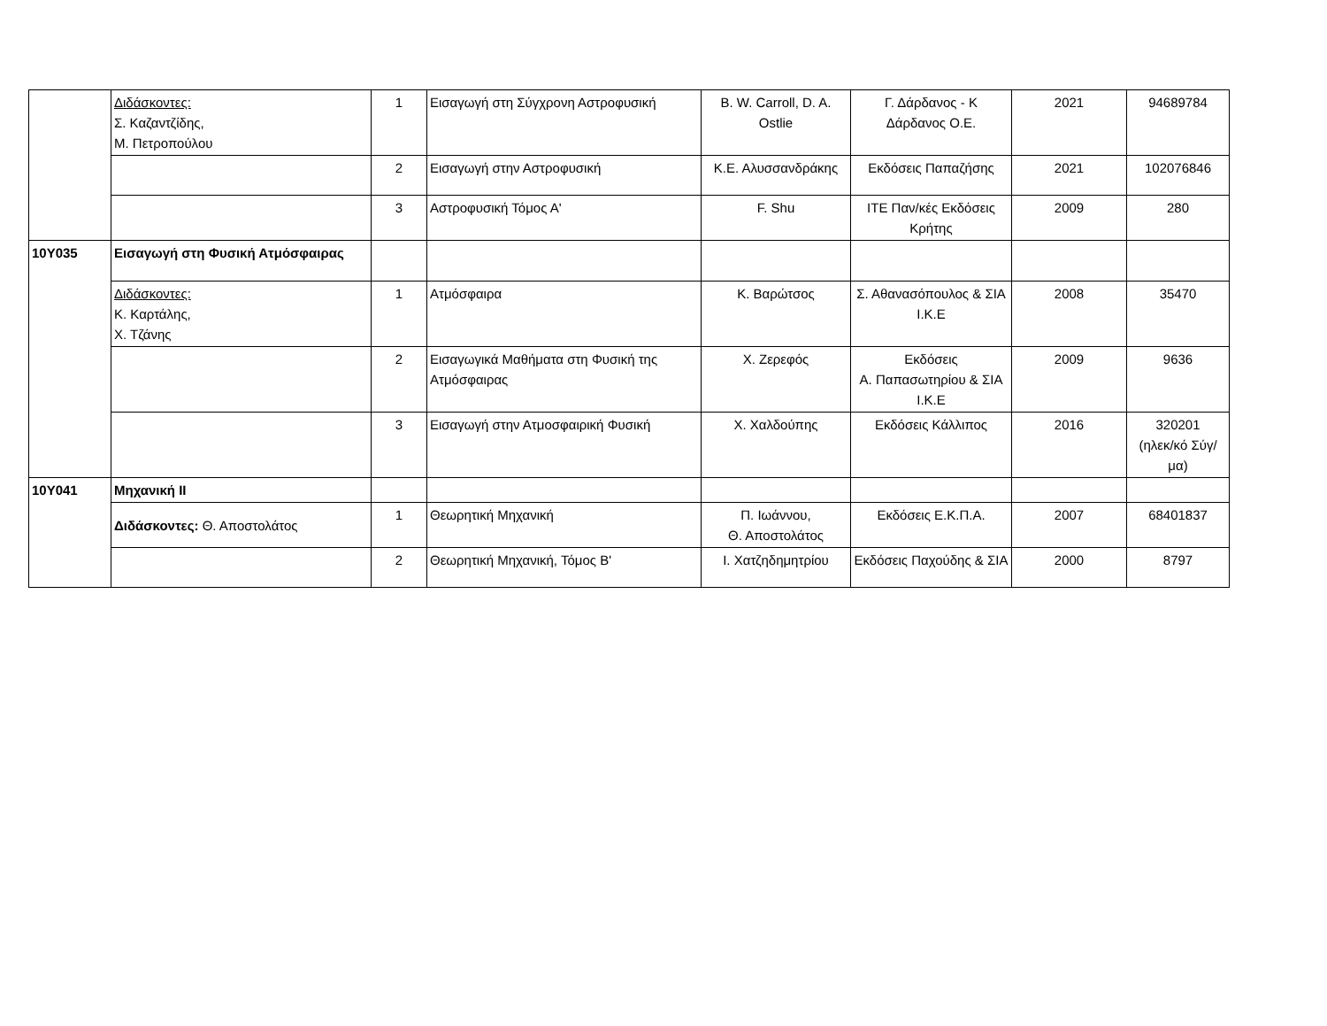| | Διδάσκοντες: Σ. Καζαντζίδης, Μ. Πετροπούλου | 1 | Εισαγωγή στη Σύγχρονη Αστροφυσική | B. W. Carroll, D. A. Ostlie | Γ. Δάρδανος - Κ Δάρδανος Ο.Ε. | 2021 | 94689784 |
| | | 2 | Εισαγωγή στην Αστροφυσική | Κ.Ε. Αλυσσανδράκης | Εκδόσεις Παπαζήσης | 2021 | 102076846 |
| | | 3 | Αστροφυσική Τόμος Α' | F. Shu | ΙΤΕ Παν/κές Εκδόσεις Κρήτης | 2009 | 280 |
| 10Υ035 | Εισαγωγή στη Φυσική Ατμόσφαιρας | | | | | | |
| | Διδάσκοντες: Κ. Καρτάλης, Χ. Τζάνης | 1 | Ατμόσφαιρα | Κ. Βαρώτσος | Σ. Αθανασόπουλος & ΣΙΑ Ι.Κ.Ε | 2008 | 35470 |
| | | 2 | Εισαγωγικά Μαθήματα στη Φυσική της Ατμόσφαιρας | Χ. Ζερεφός | Εκδόσεις Α. Παπασωτηρίου & ΣΙΑ Ι.Κ.Ε | 2009 | 9636 |
| | | 3 | Εισαγωγή στην Ατμοσφαιρική Φυσική | Χ. Χαλδούπης | Εκδόσεις Κάλλιπος | 2016 | 320201 (ηλεκ/κό Σύγ/μα) |
| 10Υ041 | Μηχανική ΙΙ | | | | | | |
| | Διδάσκοντες: Θ. Αποστολάτος | 1 | Θεωρητική Μηχανική | Π. Ιωάννου, Θ. Αποστολάτος | Εκδόσεις Ε.Κ.Π.Α. | 2007 | 68401837 |
| | | 2 | Θεωρητική Μηχανική, Τόμος Β' | Ι. Χατζηδημητρίου | Εκδόσεις Παχούδης & ΣΙΑ | 2000 | 8797 |